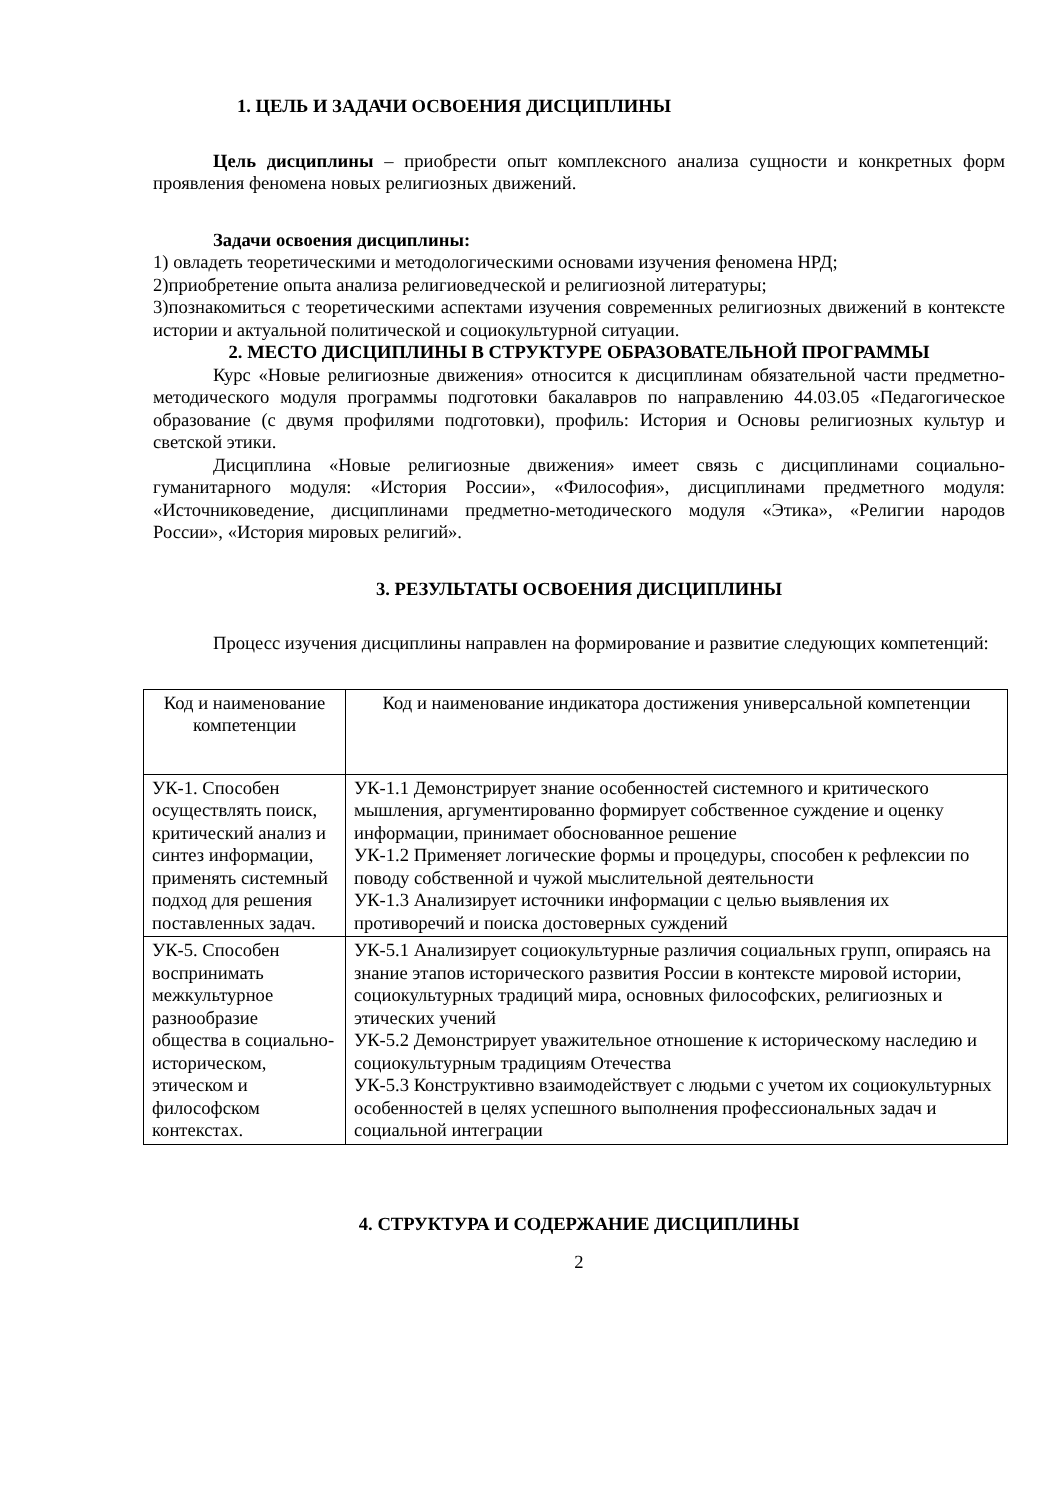1. ЦЕЛЬ И ЗАДАЧИ ОСВОЕНИЯ ДИСЦИПЛИНЫ
Цель дисциплины – приобрести опыт комплексного анализа сущности и конкретных форм проявления феномена новых религиозных движений.
Задачи освоения дисциплины:
1) овладеть теоретическими и методологическими основами изучения феномена НРД;
2)приобретение опыта анализа религиоведческой и религиозной литературы;
3)познакомиться с теоретическими аспектами изучения современных религиозных движений в контексте истории и актуальной политической и социокультурной ситуации.
2. МЕСТО ДИСЦИПЛИНЫ В СТРУКТУРЕ ОБРАЗОВАТЕЛЬНОЙ ПРОГРАММЫ
Курс «Новые религиозные движения» относится к дисциплинам обязательной части предметно-методического модуля программы подготовки бакалавров по направлению 44.03.05 «Педагогическое образование (с двумя профилями подготовки), профиль: История и Основы религиозных культур и светской этики.
Дисциплина «Новые религиозные движения» имеет связь с дисциплинами социально-гуманитарного модуля: «История России», «Философия», дисциплинами предметного модуля: «Источниковедение, дисциплинами предметно-методического модуля «Этика», «Религии народов России», «История мировых религий».
3. РЕЗУЛЬТАТЫ ОСВОЕНИЯ ДИСЦИПЛИНЫ
Процесс изучения дисциплины направлен на формирование и развитие следующих компетенций:
| Код и наименование компетенции | Код и наименование индикатора достижения универсальной компетенции |
| УК-1. Способен осуществлять поиск, критический анализ и синтез информации, применять системный подход для решения поставленных задач. | УК-1.1 Демонстрирует знание особенностей системного и критического мышления, аргументированно формирует собственное суждение и оценку информации, принимает обоснованное решение УК-1.2 Применяет логические формы и процедуры, способен к рефлексии по поводу собственной и чужой мыслительной деятельности УК-1.3 Анализирует источники информации с целью выявления их противоречий и поиска достоверных суждений |
| УК-5. Способен воспринимать межкультурное разнообразие общества в социально-историческом, этическом и философском контекстах. | УК-5.1 Анализирует социокультурные различия социальных групп, опираясь на знание этапов исторического развития России в контексте мировой истории, социокультурных традиций мира, основных философских, религиозных и этических учений УК-5.2 Демонстрирует уважительное отношение к историческому наследию и социокультурным традициям Отечества УК-5.3 Конструктивно взаимодействует с людьми с учетом их социокультурных особенностей в целях успешного выполнения профессиональных задач и социальной интеграции |
4. СТРУКТУРА И СОДЕРЖАНИЕ ДИСЦИПЛИНЫ
2